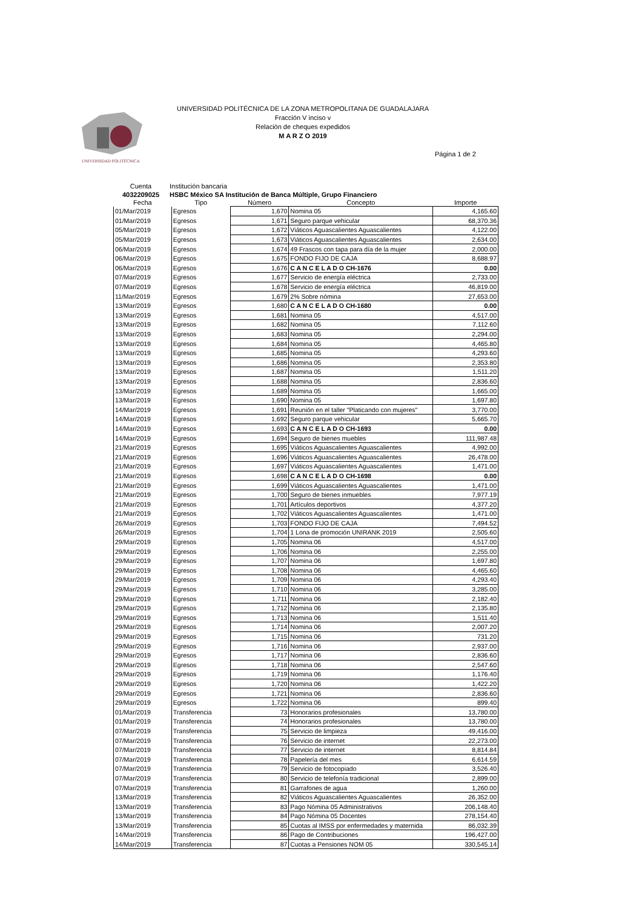UNIVERSIDAD POLITÉCNICA
UNIVERSIDAD POLITÉCNICA DE LA ZONA METROPOLITANA DE GUADALAJARA
Fracción V inciso v
Relación de cheques expedidos
M A R Z O 2019
Página 1 de 2
Cuenta
Institución bancaria
4032209025
HSBC México SA Institución de Banca Múltiple, Grupo Financiero
| Fecha | Tipo | Número | Concepto | Importe |
| --- | --- | --- | --- | --- |
| 01/Mar/2019 | Egresos | 1,670 | Nomina 05 | 4,165.60 |
| 01/Mar/2019 | Egresos | 1,671 | Seguro parque vehicular | 68,370.36 |
| 05/Mar/2019 | Egresos | 1,672 | Viáticos Aguascalientes Aguascalientes | 4,122.00 |
| 05/Mar/2019 | Egresos | 1,673 | Viáticos Aguascalientes Aguascalientes | 2,634.00 |
| 06/Mar/2019 | Egresos | 1,674 | 49 Frascos con tapa para día de la mujer | 2,000.00 |
| 06/Mar/2019 | Egresos | 1,675 | FONDO FIJO DE CAJA | 8,688.97 |
| 06/Mar/2019 | Egresos | 1,676 | C A N C E L A D O CH-1676 | 0.00 |
| 07/Mar/2019 | Egresos | 1,677 | Servicio de energía eléctrica | 2,733.00 |
| 07/Mar/2019 | Egresos | 1,678 | Servicio de energía eléctrica | 46,819.00 |
| 11/Mar/2019 | Egresos | 1,679 | 2% Sobre nómina | 27,653.00 |
| 13/Mar/2019 | Egresos | 1,680 | C A N C E L A D O CH-1680 | 0.00 |
| 13/Mar/2019 | Egresos | 1,681 | Nomina 05 | 4,517.00 |
| 13/Mar/2019 | Egresos | 1,682 | Nomina 05 | 7,112.60 |
| 13/Mar/2019 | Egresos | 1,683 | Nomina 05 | 2,294.00 |
| 13/Mar/2019 | Egresos | 1,684 | Nomina 05 | 4,465.80 |
| 13/Mar/2019 | Egresos | 1,685 | Nomina 05 | 4,293.60 |
| 13/Mar/2019 | Egresos | 1,686 | Nomina 05 | 2,353.80 |
| 13/Mar/2019 | Egresos | 1,687 | Nomina 05 | 1,511.20 |
| 13/Mar/2019 | Egresos | 1,688 | Nomina 05 | 2,836.60 |
| 13/Mar/2019 | Egresos | 1,689 | Nomina 05 | 1,665.00 |
| 13/Mar/2019 | Egresos | 1,690 | Nomina 05 | 1,697.80 |
| 14/Mar/2019 | Egresos | 1,691 | Reunión en el taller "Platicando con mujeres" | 3,770.00 |
| 14/Mar/2019 | Egresos | 1,692 | Seguro parque vehicular | 5,665.70 |
| 14/Mar/2019 | Egresos | 1,693 | C A N C E L A D O CH-1693 | 0.00 |
| 14/Mar/2019 | Egresos | 1,694 | Seguro de bienes muebles | 111,987.48 |
| 21/Mar/2019 | Egresos | 1,695 | Viáticos Aguascalientes Aguascalientes | 4,992.00 |
| 21/Mar/2019 | Egresos | 1,696 | Viáticos Aguascalientes Aguascalientes | 26,478.00 |
| 21/Mar/2019 | Egresos | 1,697 | Viáticos Aguascalientes Aguascalientes | 1,471.00 |
| 21/Mar/2019 | Egresos | 1,698 | C A N C E L A D O CH-1698 | 0.00 |
| 21/Mar/2019 | Egresos | 1,699 | Viáticos Aguascalientes Aguascalientes | 1,471.00 |
| 21/Mar/2019 | Egresos | 1,700 | Seguro de bienes inmuebles | 7,977.19 |
| 21/Mar/2019 | Egresos | 1,701 | Artículos deportivos | 4,377.20 |
| 21/Mar/2019 | Egresos | 1,702 | Viáticos Aguascalientes Aguascalientes | 1,471.00 |
| 26/Mar/2019 | Egresos | 1,703 | FONDO FIJO DE CAJA | 7,494.52 |
| 26/Mar/2019 | Egresos | 1,704 | 1 Lona de promoción UNIRANK 2019 | 2,505.60 |
| 29/Mar/2019 | Egresos | 1,705 | Nomina 06 | 4,517.00 |
| 29/Mar/2019 | Egresos | 1,706 | Nomina 06 | 2,255.00 |
| 29/Mar/2019 | Egresos | 1,707 | Nomina 06 | 1,697.80 |
| 29/Mar/2019 | Egresos | 1,708 | Nomina 06 | 4,465.60 |
| 29/Mar/2019 | Egresos | 1,709 | Nomina 06 | 4,293.40 |
| 29/Mar/2019 | Egresos | 1,710 | Nomina 06 | 3,285.00 |
| 29/Mar/2019 | Egresos | 1,711 | Nomina 06 | 2,182.40 |
| 29/Mar/2019 | Egresos | 1,712 | Nomina 06 | 2,135.80 |
| 29/Mar/2019 | Egresos | 1,713 | Nomina 06 | 1,511.40 |
| 29/Mar/2019 | Egresos | 1,714 | Nomina 06 | 2,007.20 |
| 29/Mar/2019 | Egresos | 1,715 | Nomina 06 | 731.20 |
| 29/Mar/2019 | Egresos | 1,716 | Nomina 06 | 2,937.00 |
| 29/Mar/2019 | Egresos | 1,717 | Nomina 06 | 2,836.60 |
| 29/Mar/2019 | Egresos | 1,718 | Nomina 06 | 2,547.60 |
| 29/Mar/2019 | Egresos | 1,719 | Nomina 06 | 1,176.40 |
| 29/Mar/2019 | Egresos | 1,720 | Nomina 06 | 1,422.20 |
| 29/Mar/2019 | Egresos | 1,721 | Nomina 06 | 2,836.60 |
| 29/Mar/2019 | Egresos | 1,722 | Nomina 06 | 899.40 |
| 01/Mar/2019 | Transferencia | 73 | Honorarios profesionales | 13,780.00 |
| 01/Mar/2019 | Transferencia | 74 | Honorarios profesionales | 13,780.00 |
| 07/Mar/2019 | Transferencia | 75 | Servicio de limpieza | 49,416.00 |
| 07/Mar/2019 | Transferencia | 76 | Servicio de internet | 22,273.00 |
| 07/Mar/2019 | Transferencia | 77 | Servicio de internet | 8,814.84 |
| 07/Mar/2019 | Transferencia | 78 | Papelería del mes | 6,614.59 |
| 07/Mar/2019 | Transferencia | 79 | Servicio de fotocopiado | 3,526.40 |
| 07/Mar/2019 | Transferencia | 80 | Servicio de telefonía tradicional | 2,899.00 |
| 07/Mar/2019 | Transferencia | 81 | Garrafones de agua | 1,260.00 |
| 13/Mar/2019 | Transferencia | 82 | Viáticos Aguascalientes Aguascalientes | 26,352.00 |
| 13/Mar/2019 | Transferencia | 83 | Pago Nómina 05 Administrativos | 206,148.40 |
| 13/Mar/2019 | Transferencia | 84 | Pago Nómina 05 Docentes | 278,154.40 |
| 13/Mar/2019 | Transferencia | 85 | Cuotas al IMSS por enfermedades y maternida | 86,032.39 |
| 14/Mar/2019 | Transferencia | 86 | Pago de Contribuciones | 196,427.00 |
| 14/Mar/2019 | Transferencia | 87 | Cuotas a Pensiones NOM 05 | 330,545.14 |